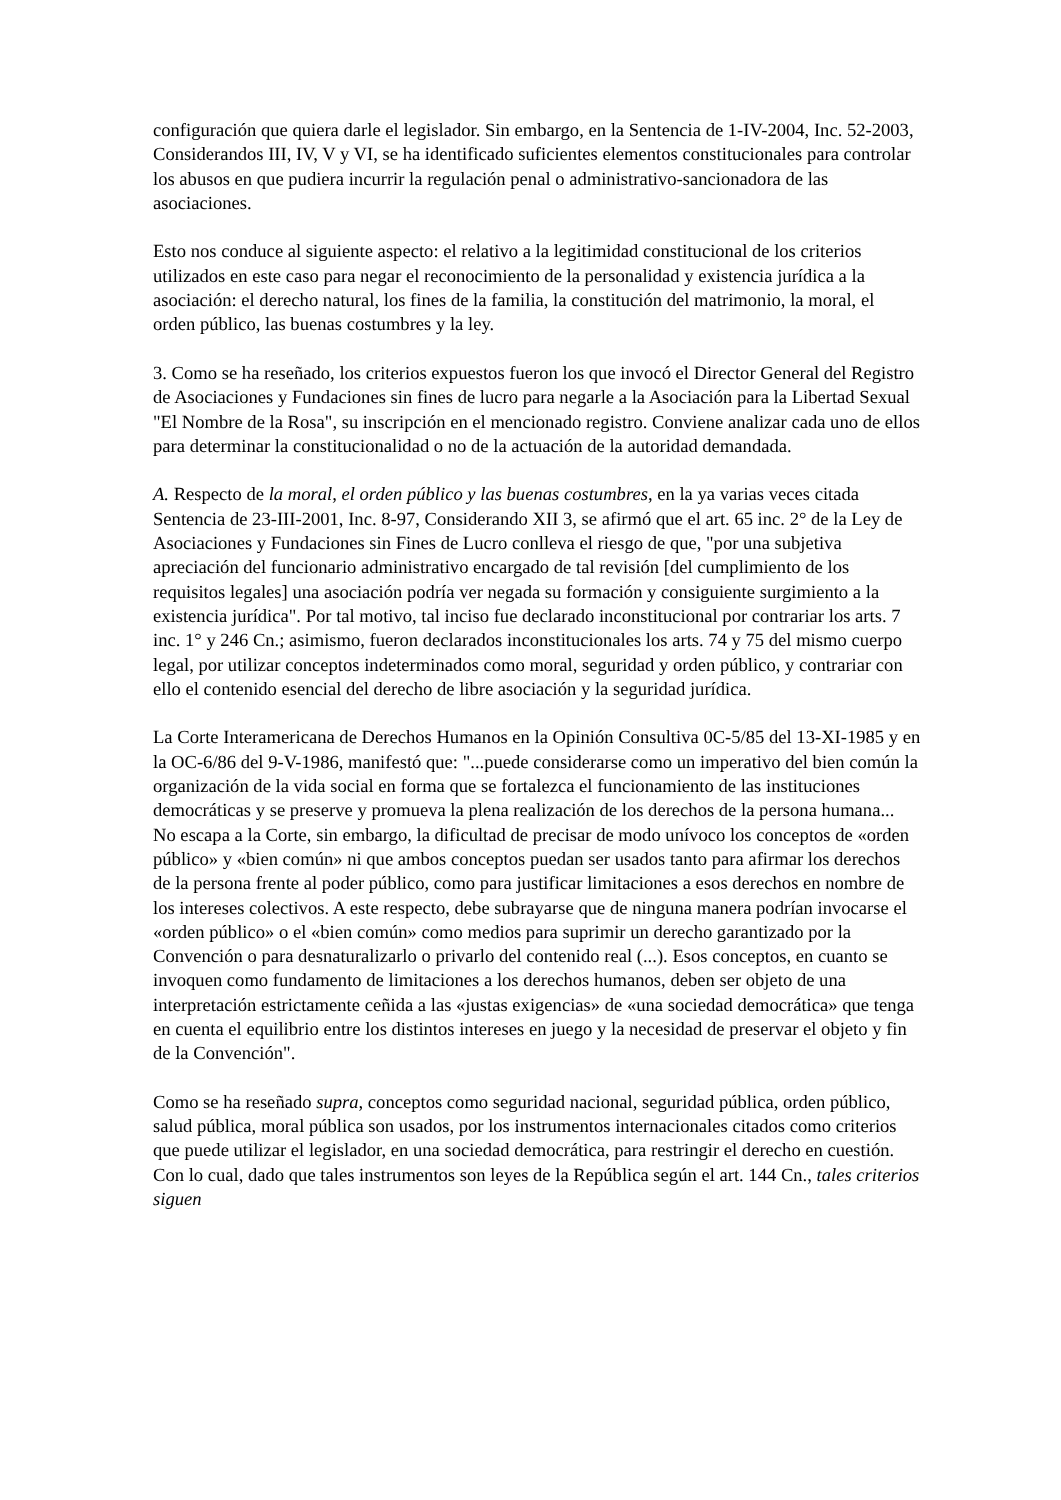configuración que quiera darle el legislador. Sin embargo, en la Sentencia de 1-IV-2004, Inc. 52-2003, Considerandos III, IV, V y VI, se ha identificado suficientes elementos constitucionales para controlar los abusos en que pudiera incurrir la regulación penal o administrativo-sancionadora de las asociaciones.
Esto nos conduce al siguiente aspecto: el relativo a la legitimidad constitucional de los criterios utilizados en este caso para negar el reconocimiento de la personalidad y existencia jurídica a la asociación: el derecho natural, los fines de la familia, la constitución del matrimonio, la moral, el orden público, las buenas costumbres y la ley.
3. Como se ha reseñado, los criterios expuestos fueron los que invocó el Director General del Registro de Asociaciones y Fundaciones sin fines de lucro para negarle a la Asociación para la Libertad Sexual "El Nombre de la Rosa", su inscripción en el mencionado registro. Conviene analizar cada uno de ellos para determinar la constitucionalidad o no de la actuación de la autoridad demandada.
A. Respecto de la moral, el orden público y las buenas costumbres, en la ya varias veces citada Sentencia de 23-III-2001, Inc. 8-97, Considerando XII 3, se afirmó que el art. 65 inc. 2° de la Ley de Asociaciones y Fundaciones sin Fines de Lucro conlleva el riesgo de que, "por una subjetiva apreciación del funcionario administrativo encargado de tal revisión [del cumplimiento de los requisitos legales] una asociación podría ver negada su formación y consiguiente surgimiento a la existencia jurídica". Por tal motivo, tal inciso fue declarado inconstitucional por contrariar los arts. 7 inc. 1° y 246 Cn.; asimismo, fueron declarados inconstitucionales los arts. 74 y 75 del mismo cuerpo legal, por utilizar conceptos indeterminados como moral, seguridad y orden público, y contrariar con ello el contenido esencial del derecho de libre asociación y la seguridad jurídica.
La Corte Interamericana de Derechos Humanos en la Opinión Consultiva 0C-5/85 del 13-XI-1985 y en la OC-6/86 del 9-V-1986, manifestó que: "...puede considerarse como un imperativo del bien común la organización de la vida social en forma que se fortalezca el funcionamiento de las instituciones democráticas y se preserve y promueva la plena realización de los derechos de la persona humana... No escapa a la Corte, sin embargo, la dificultad de precisar de modo unívoco los conceptos de «orden público» y «bien común» ni que ambos conceptos puedan ser usados tanto para afirmar los derechos de la persona frente al poder público, como para justificar limitaciones a esos derechos en nombre de los intereses colectivos. A este respecto, debe subrayarse que de ninguna manera podrían invocarse el «orden público» o el «bien común» como medios para suprimir un derecho garantizado por la Convención o para desnaturalizarlo o privarlo del contenido real (...). Esos conceptos, en cuanto se invoquen como fundamento de limitaciones a los derechos humanos, deben ser objeto de una interpretación estrictamente ceñida a las «justas exigencias» de «una sociedad democrática» que tenga en cuenta el equilibrio entre los distintos intereses en juego y la necesidad de preservar el objeto y fin de la Convención".
Como se ha reseñado supra, conceptos como seguridad nacional, seguridad pública, orden público, salud pública, moral pública son usados, por los instrumentos internacionales citados como criterios que puede utilizar el legislador, en una sociedad democrática, para restringir el derecho en cuestión. Con lo cual, dado que tales instrumentos son leyes de la República según el art. 144 Cn., tales criterios siguen